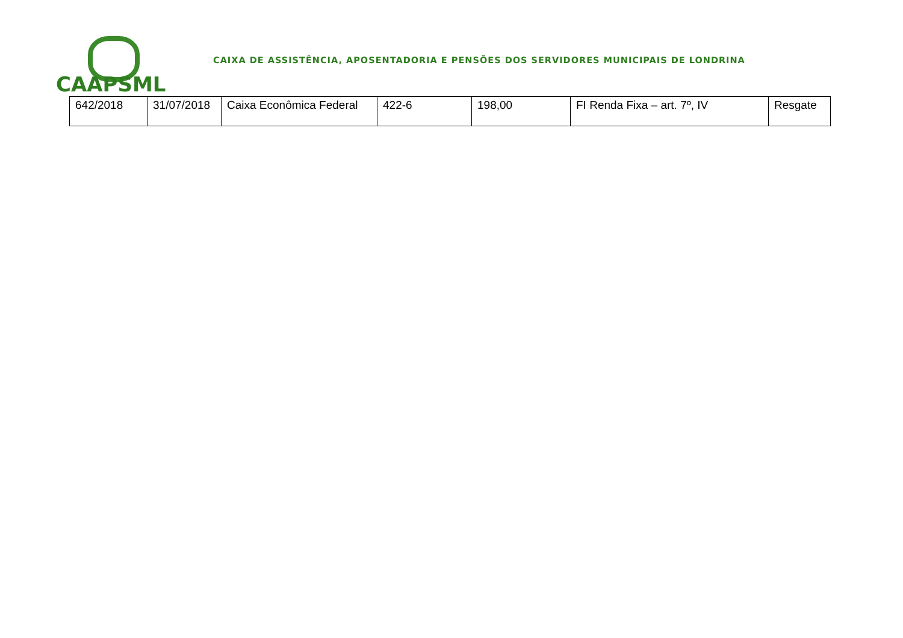CAAPSML
CAIXA DE ASSISTÊNCIA, APOSENTADORIA E PENSÕES DOS SERVIDORES MUNICIPAIS DE LONDRINA
| 642/2018 | 31/07/2018 | Caixa Econômica Federal | 422-6 | 198,00 | FI Renda Fixa – art. 7º, IV | Resgate |